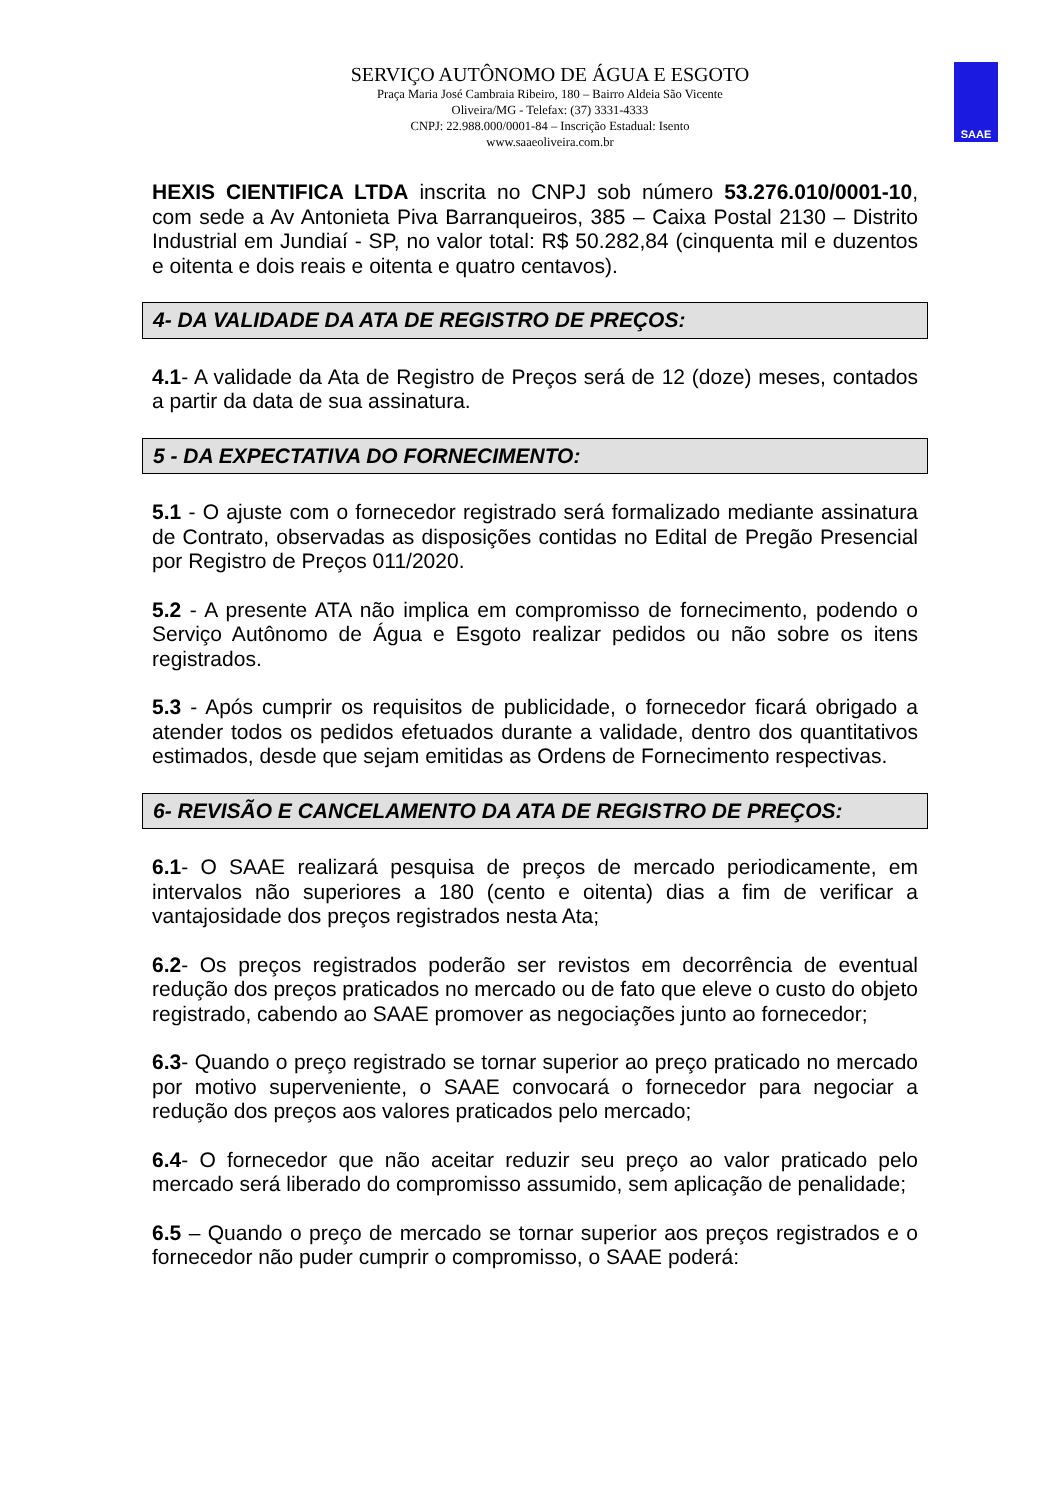SERVIÇO AUTÔNOMO DE ÁGUA E ESGOTO
Praça Maria José Cambraia Ribeiro, 180 – Bairro Aldeia São Vicente
Oliveira/MG - Telefax: (37) 3331-4333
CNPJ: 22.988.000/0001-84 – Inscrição Estadual: Isento
www.saaeoliveira.com.br
SAAE
HEXIS CIENTIFICA LTDA inscrita no CNPJ sob número 53.276.010/0001-10, com sede a Av Antonieta Piva Barranqueiros, 385 – Caixa Postal 2130 – Distrito Industrial em Jundiaí - SP, no valor total: R$ 50.282,84 (cinquenta mil e duzentos e oitenta e dois reais e oitenta e quatro centavos).
4- DA VALIDADE DA ATA DE REGISTRO DE PREÇOS:
4.1- A validade da Ata de Registro de Preços será de 12 (doze) meses, contados a partir da data de sua assinatura.
5 - DA EXPECTATIVA DO FORNECIMENTO:
5.1 - O ajuste com o fornecedor registrado será formalizado mediante assinatura de Contrato, observadas as disposições contidas no Edital de Pregão Presencial por Registro de Preços 011/2020.
5.2 - A presente ATA não implica em compromisso de fornecimento, podendo o Serviço Autônomo de Água e Esgoto realizar pedidos ou não sobre os itens registrados.
5.3 - Após cumprir os requisitos de publicidade, o fornecedor ficará obrigado a atender todos os pedidos efetuados durante a validade, dentro dos quantitativos estimados, desde que sejam emitidas as Ordens de Fornecimento respectivas.
6- REVISÃO E CANCELAMENTO DA ATA DE REGISTRO DE PREÇOS:
6.1- O SAAE realizará pesquisa de preços de mercado periodicamente, em intervalos não superiores a 180 (cento e oitenta) dias a fim de verificar a vantajosidade dos preços registrados nesta Ata;
6.2- Os preços registrados poderão ser revistos em decorrência de eventual redução dos preços praticados no mercado ou de fato que eleve o custo do objeto registrado, cabendo ao SAAE promover as negociações junto ao fornecedor;
6.3- Quando o preço registrado se tornar superior ao preço praticado no mercado por motivo superveniente, o SAAE convocará o fornecedor para negociar a redução dos preços aos valores praticados pelo mercado;
6.4- O fornecedor que não aceitar reduzir seu preço ao valor praticado pelo mercado será liberado do compromisso assumido, sem aplicação de penalidade;
6.5 – Quando o preço de mercado se tornar superior aos preços registrados e o fornecedor não puder cumprir o compromisso, o SAAE poderá: